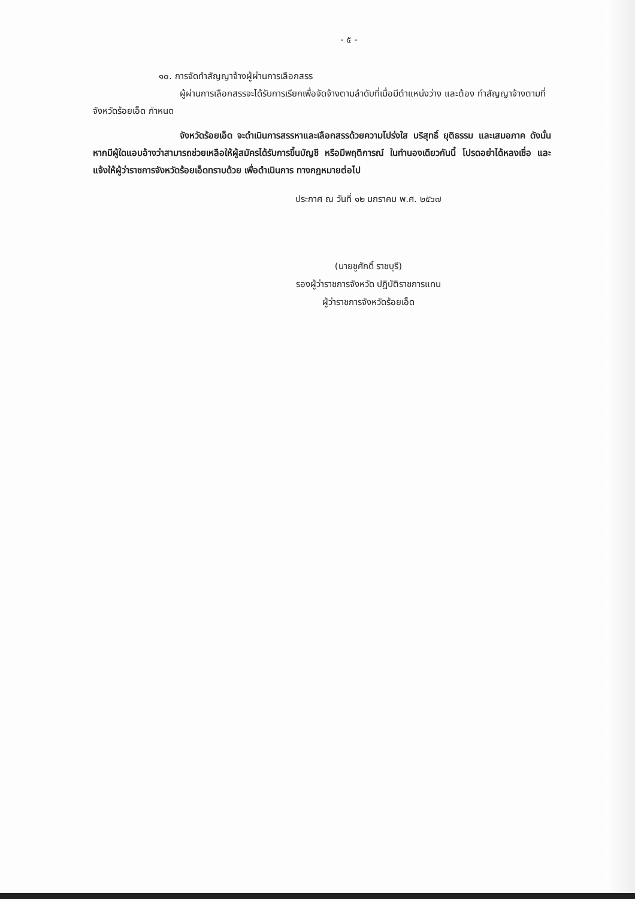- ๕ -
๑๐. การจัดทำสัญญาจ้างผู้ผ่านการเลือกสรร
ผู้ผ่านการเลือกสรรจะได้รับการเรียกเพื่อจัดจ้างตามลำดับที่เมื่อมีตำแหน่งว่าง และต้อง ทำสัญญาจ้างตามที่จังหวัดร้อยเอ็ด กำหนด
จังหวัดร้อยเอ็ด จะดำเนินการสรรหาและเลือกสรรด้วยความโปร่งใส บริสุทธิ์ ยุติธรรม และเสมอภาค ดังนั้น หากมีผู้ใดแอบอ้างว่าสามารถช่วยเหลือให้ผู้สมัครได้รับการขึ้นบัญชี หรือมีพฤติการณ์ ในทำนองเดียวกันนี้ โปรดอย่าได้หลงเชื่อ และแจ้งให้ผู้ว่าราชการจังหวัดร้อยเอ็ดทราบด้วย เพื่อดำเนินการ ทางกฎหมายต่อไป
ประกาศ ณ วันที่ ๑๒ มกราคม พ.ศ. ๒๕๖๗
(นายชูศักดิ์ ราชบุรี)
รองผู้ว่าราชการจังหวัด ปฏิบัติราชการแทน
ผู้ว่าราชการจังหวัดร้อยเอ็ด